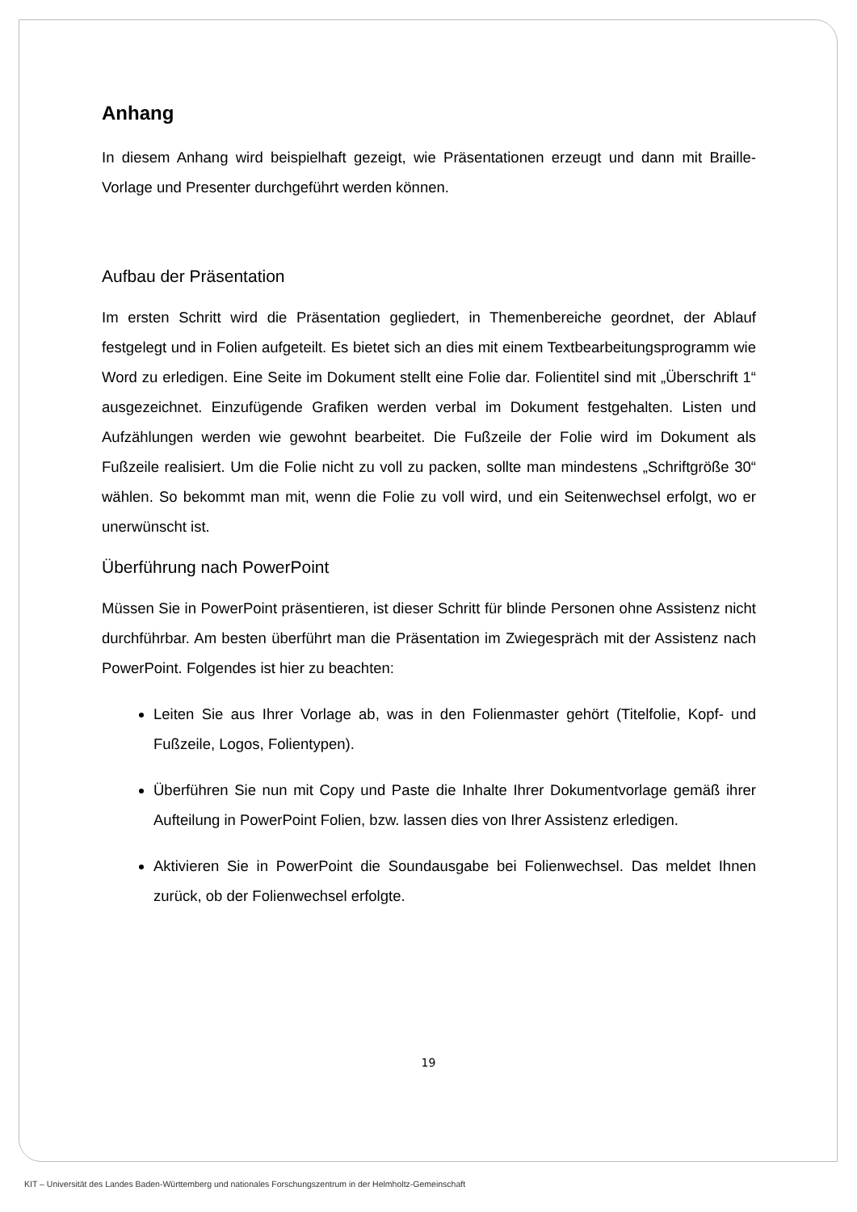Anhang
In diesem Anhang wird beispielhaft gezeigt, wie Präsentationen erzeugt und dann mit Braille-Vorlage und Presenter durchgeführt werden können.
Aufbau der Präsentation
Im ersten Schritt wird die Präsentation gegliedert, in Themenbereiche geordnet, der Ablauf festgelegt und in Folien aufgeteilt. Es bietet sich an dies mit einem Textbearbeitungsprogramm wie Word zu erledigen. Eine Seite im Dokument stellt eine Folie dar. Folientitel sind mit „Überschrift 1“ ausgezeichnet. Einzufügende Grafiken werden verbal im Dokument festgehalten. Listen und Aufzählungen werden wie gewohnt bearbeitet. Die Fußzeile der Folie wird im Dokument als Fußzeile realisiert. Um die Folie nicht zu voll zu packen, sollte man mindestens „Schriftgröße 30“ wählen. So bekommt man mit, wenn die Folie zu voll wird, und ein Seitenwechsel erfolgt, wo er unerwünscht ist.
Überführung nach PowerPoint
Müssen Sie in PowerPoint präsentieren, ist dieser Schritt für blinde Personen ohne Assistenz nicht durchführbar. Am besten überführt man die Präsentation im Zwiegespräch mit der Assistenz nach PowerPoint. Folgendes ist hier zu beachten:
Leiten Sie aus Ihrer Vorlage ab, was in den Folienmaster gehört (Titelfolie, Kopf- und Fußzeile, Logos, Folientypen).
Überführen Sie nun mit Copy und Paste die Inhalte Ihrer Dokumentvorlage gemäß ihrer Aufteilung in PowerPoint Folien, bzw. lassen dies von Ihrer Assistenz erledigen.
Aktivieren Sie in PowerPoint die Soundausgabe bei Folienwechsel. Das meldet Ihnen zurück, ob der Folienwechsel erfolgte.
19
KIT – Universität des Landes Baden-Württemberg und nationales Forschungszentrum in der Helmholtz-Gemeinschaft